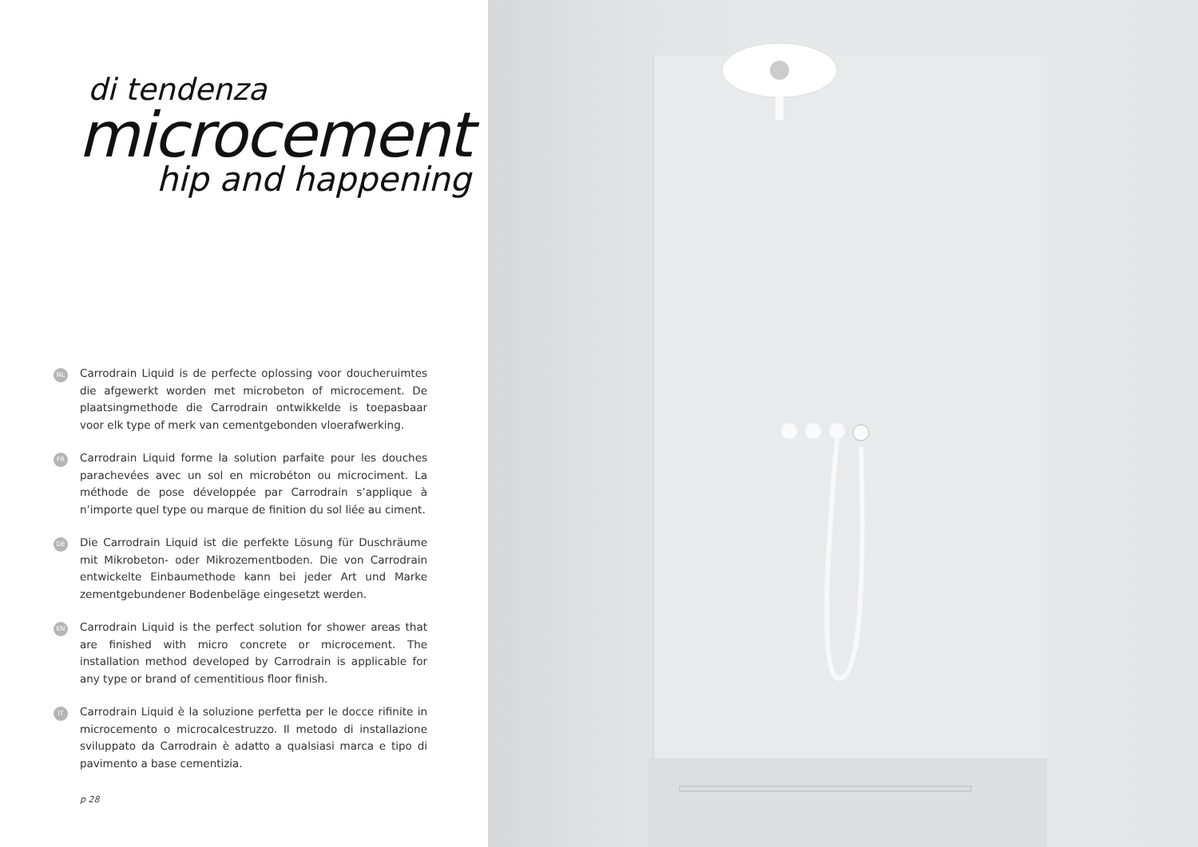di tendenza
microcement
hip and happening
NL
Carrodrain Liquid is de perfecte oplossing voor doucheruimtes die afgewerkt worden met microbeton of microcement. De plaatsingmethode die Carrodrain ontwikkelde is toepasbaar voor elk type of merk van cementgebonden vloerafwerking.
FR
Carrodrain Liquid forme la solution parfaite pour les douches parachevées avec un sol en microbéton ou microciment. La méthode de pose développée par Carrodrain s’applique à n’importe quel type ou marque de finition du sol liée au ciment.
DE
Die Carrodrain Liquid ist die perfekte Lösung für Duschräume mit Mikrobeton- oder Mikrozementboden. Die von Carrodrain entwickelte Einbaumethode kann bei jeder Art und Marke zementgebundener Bodenbeläge eingesetzt werden.
EN
Carrodrain Liquid is the perfect solution for shower areas that are finished with micro concrete or microcement. The installation method developed by Carrodrain is applicable for any type or brand of cementitious floor finish.
IT
Carrodrain Liquid è la soluzione perfetta per le docce rifinite in microcemento o microcalcestruzzo. Il metodo di installazione sviluppato da Carrodrain è adatto a qualsiasi marca e tipo di pavimento a base cementizia.
p 28